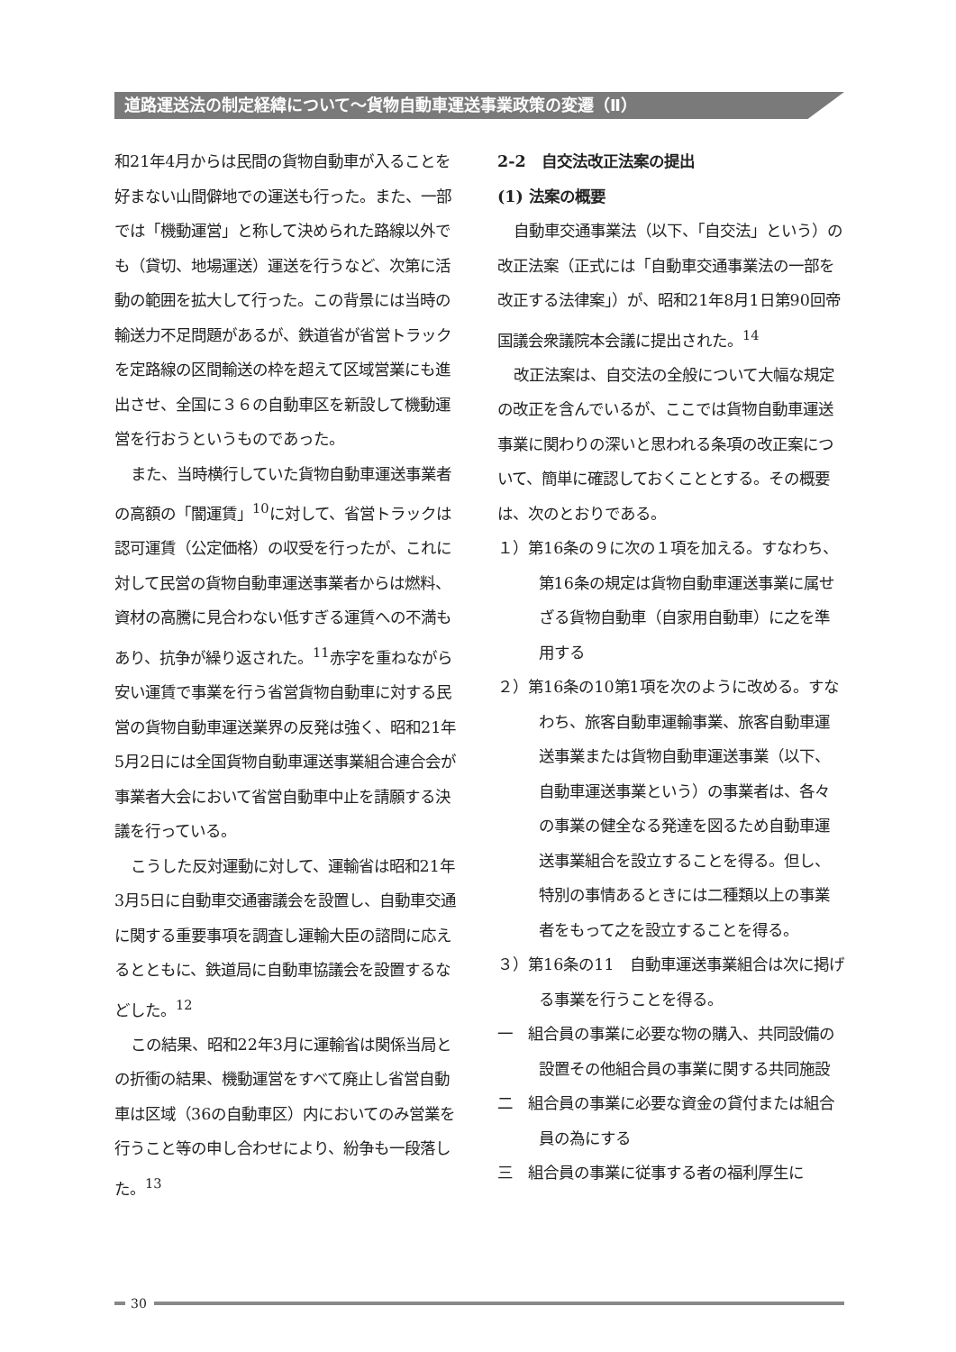道路運送法の制定経緯について～貨物自動車運送事業政策の変遷（Ⅱ）
和21年4月からは民間の貨物自動車が入ることを好まない山間僻地での運送も行った。また、一部では「機動運営」と称して決められた路線以外でも（貸切、地場運送）運送を行うなど、次第に活動の範囲を拡大して行った。この背景には当時の輸送力不足問題があるが、鉄道省が省営トラックを定路線の区間輸送の枠を超えて区域営業にも進出させ、全国に３６の自動車区を新設して機動運営を行おうというものであった。
また、当時横行していた貨物自動車運送事業者の高額の「闇運賃」<sup>10</sup>に対して、省営トラックは認可運賃（公定価格）の収受を行ったが、これに対して民営の貨物自動車運送事業者からは燃料、資材の高騰に見合わない低すぎる運賃への不満もあり、抗争が繰り返された。<sup>11</sup>赤字を重ねながら安い運賃で事業を行う省営貨物自動車に対する民営の貨物自動車運送業界の反発は強く、昭和21年5月2日には全国貨物自動車運送事業組合連合会が事業者大会において省営自動車中止を請願する決議を行っている。
こうした反対運動に対して、運輸省は昭和21年3月5日に自動車交通審議会を設置し、自動車交通に関する重要事項を調査し運輸大臣の諮問に応えるとともに、鉄道局に自動車協議会を設置するなどした。<sup>12</sup>
この結果、昭和22年3月に運輸省は関係当局との折衝の結果、機動運営をすべて廃止し省営自動車は区域（36の自動車区）内においてのみ営業を行うこと等の申し合わせにより、紛争も一段落した。<sup>13</sup>
2-2　自交法改正法案の提出
(1) 法案の概要
自動車交通事業法（以下、「自交法」という）の改正法案（正式には「自動車交通事業法の一部を改正する法律案」）が、昭和21年8月1日第90回帝国議会衆議院本会議に提出された。<sup>14</sup>
改正法案は、自交法の全般について大幅な規定の改正を含んでいるが、ここでは貨物自動車運送事業に関わりの深いと思われる条項の改正案について、簡単に確認しておくこととする。その概要は、次のとおりである。
１）第16条の９に次の１項を加える。すなわち、第16条の規定は貨物自動車運送事業に属せざる貨物自動車（自家用自動車）に之を準用する
２）第16条の10第1項を次のように改める。すなわち、旅客自動車運輸事業、旅客自動車運送事業または貨物自動車運送事業（以下、自動車運送事業という）の事業者は、各々の事業の健全なる発達を図るため自動車運送事業組合を設立することを得る。但し、特別の事情あるときには二種類以上の事業者をもって之を設立することを得る。
３）第16条の11　自動車運送事業組合は次に掲げる事業を行うことを得る。
一　組合員の事業に必要な物の購入、共同設備の設置その他組合員の事業に関する共同施設
二　組合員の事業に必要な資金の貸付または組合員の為にする
三　組合員の事業に従事する者の福利厚生に
30